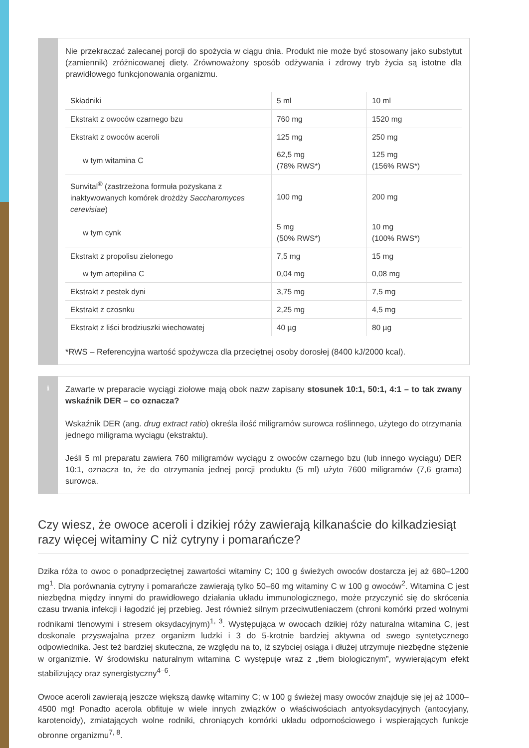Nie przekraczać zalecanej porcji do spożycia w ciągu dnia. Produkt nie może być stosowany jako substytut (zamiennik) zróżnicowanej diety. Zrównoważony sposób odżywania i zdrowy tryb życia są istotne dla prawidłowego funkcjonowania organizmu.
| Składniki | 5 ml | 10 ml |
| --- | --- | --- |
| Ekstrakt z owoców czarnego bzu | 760 mg | 1520 mg |
| Ekstrakt z owoców aceroli | 125 mg | 250 mg |
| w tym witamina C | 62,5 mg (78% RWS*) | 125 mg (156% RWS*) |
| Sunvital<sup>®</sup> (zastrzeżona formuła pozyskana z inaktywowanych komórek drożdży Saccharomyces cerevisiae ) | 100 mg | 200 mg |
| w tym cynk | 5 mg (50% RWS*) | 10 mg (100% RWS*) |
| Ekstrakt z propolisu zielonego | 7,5 mg | 15 mg |
| w tym artepilina C | 0,04 mg | 0,08 mg |
| Ekstrakt z pestek dyni | 3,75 mg | 7,5 mg |
| Ekstrakt z czosnku | 2,25 mg | 4,5 mg |
| Ekstrakt z liści brodziuszki wiechowatej | 40 µg | 80 µg |
*RWS – Referencyjna wartość spożywcza dla przeciętnej osoby dorosłej (8400 kJ/2000 kcal).
ℹ
Zawarte w preparacie wyciągi ziołowe mają obok nazw zapisany stosunek 10:1, 50:1, 4:1 – to tak zwany wskaźnik DER – co oznacza?
Wskaźnik DER (ang. drug extract ratio) określa ilość miligramów surowca roślinnego, użytego do otrzymania jednego miligrama wyciągu (ekstraktu).
Jeśli 5 ml preparatu zawiera 760 miligramów wyciągu z owoców czarnego bzu (lub innego wyciągu) DER 10:1, oznacza to, że do otrzymania jednej porcji produktu (5 ml) użyto 7600 miligramów (7,6 grama) surowca.
Czy wiesz, że owoce aceroli i dzikiej róży zawierają kilkanaście do kilkadziesiąt razy więcej witaminy C niż cytryny i pomarańcze?
Dzika róża to owoc o ponadprzeciętnej zawartości witaminy C; 100 g świeżych owoców dostarcza jej aż 680–1200 mg<sup>1</sup>. Dla porównania cytryny i pomarańcze zawierają tylko 50–60 mg witaminy C w 100 g owoców<sup>2</sup>. Witamina C jest niezbędna między innymi do prawidłowego działania układu immunologicznego, może przyczynić się do skrócenia czasu trwania infekcji i łagodzić jej przebieg. Jest również silnym przeciwutleniaczem (chroni komórki przed wolnymi rodnikami tlenowymi i stresem oksydacyjnym)<sup>1, 3</sup>. Występująca w owocach dzikiej róży naturalna witamina C, jest doskonale przyswajalna przez organizm ludzki i 3 do 5-krotnie bardziej aktywna od swego syntetycznego odpowiednika. Jest też bardziej skuteczna, ze względu na to, iż szybciej osiąga i dłużej utrzymuje niezbędne stężenie w organizmie. W środowisku naturalnym witamina C występuje wraz z „tłem biologicznym”, wywierającym efekt stabilizujący oraz synergistyczny<sup>4–6</sup>.
Owoce aceroli zawierają jeszcze większą dawkę witaminy C; w 100 g świeżej masy owoców znajduje się jej aż 1000–4500 mg! Ponadto acerola obfituje w wiele innych związków o właściwościach antyoksydacyjnych (antocyjany, karotenoidy), zmiatających wolne rodniki, chroniących komórki układu odpornościowego i wspierających funkcje obronne organizmu<sup>7, 8</sup>.